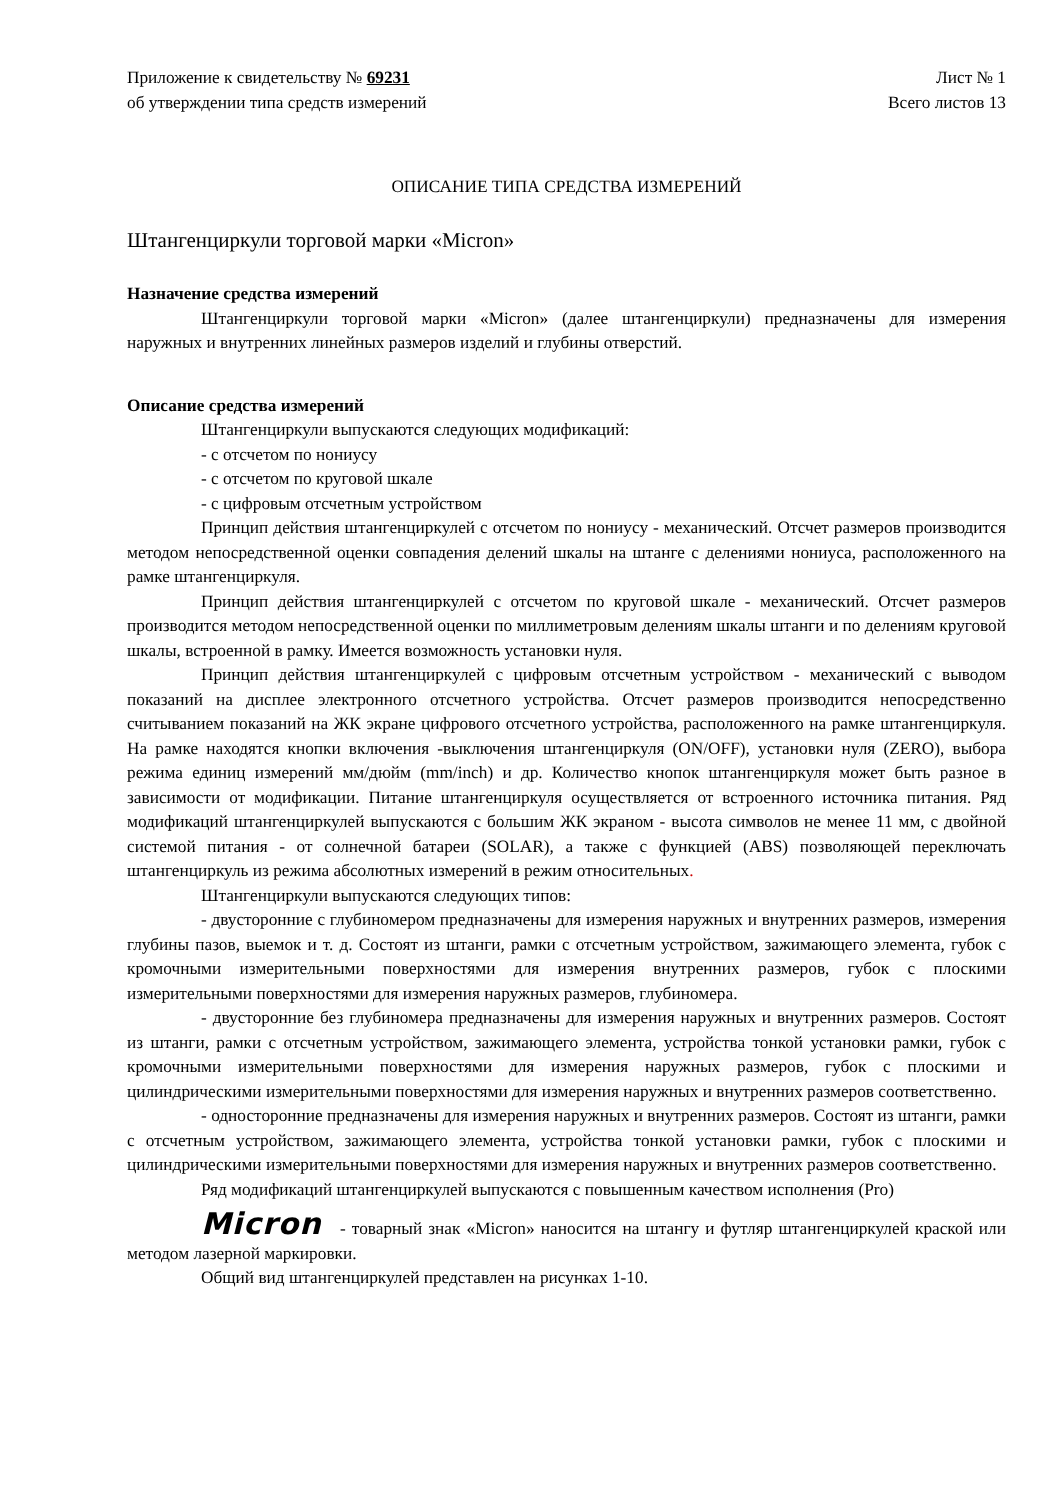Приложение к свидетельству № 69231
об утверждении типа средств измерений
Лист № 1
Всего листов 13
ОПИСАНИЕ ТИПА СРЕДСТВА ИЗМЕРЕНИЙ
Штангенциркули торговой марки «Micron»
Назначение средства измерений
Штангенциркули торговой марки «Micron» (далее штангенциркули) предназначены для измерения наружных и внутренних линейных размеров изделий и глубины отверстий.
Описание средства измерений
Штангенциркули выпускаются следующих модификаций:
- с отсчетом по нониусу
- с отсчетом по круговой шкале
- с цифровым отсчетным устройством
Принцип действия штангенциркулей с отсчетом по нониусу - механический. Отсчет размеров производится методом непосредственной оценки совпадения делений шкалы на штанге с делениями нониуса, расположенного на рамке штангенциркуля.
Принцип действия штангенциркулей с отсчетом по круговой шкале - механический. Отсчет размеров производится методом непосредственной оценки по миллиметровым делениям шкалы штанги и по делениям круговой шкалы, встроенной в рамку. Имеется возможность установки нуля.
Принцип действия штангенциркулей с цифровым отсчетным устройством - механический с выводом показаний на дисплее электронного отсчетного устройства. Отсчет размеров производится непосредственно считыванием показаний на ЖК экране цифрового отсчетного устройства, расположенного на рамке штангенциркуля. На рамке находятся кнопки включения -выключения штангенциркуля (ON/OFF), установки нуля (ZERO), выбора режима единиц измерений мм/дюйм (mm/inch) и др. Количество кнопок штангенциркуля может быть разное в зависимости от модификации. Питание штангенциркуля осуществляется от встроенного источника питания. Ряд модификаций штангенциркулей выпускаются с большим ЖК экраном - высота символов не менее 11 мм, с двойной системой питания - от солнечной батареи (SOLAR), а также с функцией (ABS) позволяющей переключать штангенциркуль из режима абсолютных измерений в режим относительных.
Штангенциркули выпускаются следующих типов:
- двусторонние с глубиномером предназначены для измерения наружных и внутренних размеров, измерения глубины пазов, выемок и т. д. Состоят из штанги, рамки с отсчетным устройством, зажимающего элемента, губок с кромочными измерительными поверхностями для измерения внутренних размеров, губок с плоскими измерительными поверхностями для измерения наружных размеров, глубиномера.
- двусторонние без глубиномера предназначены для измерения наружных и внутренних размеров. Состоят из штанги, рамки с отсчетным устройством, зажимающего элемента, устройства тонкой установки рамки, губок с кромочными измерительными поверхностями для измерения наружных размеров, губок с плоскими и цилиндрическими измерительными поверхностями для измерения наружных и внутренних размеров соответственно.
- односторонние предназначены для измерения наружных и внутренних размеров. Состоят из штанги, рамки с отсчетным устройством, зажимающего элемента, устройства тонкой установки рамки, губок с плоскими и цилиндрическими измерительными поверхностями для измерения наружных и внутренних размеров соответственно.
Ряд модификаций штангенциркулей выпускаются с повышенным качеством исполнения (Pro)
Micron - товарный знак «Micron» наносится на штангу и футляр штангенциркулей краской или методом лазерной маркировки.
Общий вид штангенциркулей представлен на рисунках 1-10.